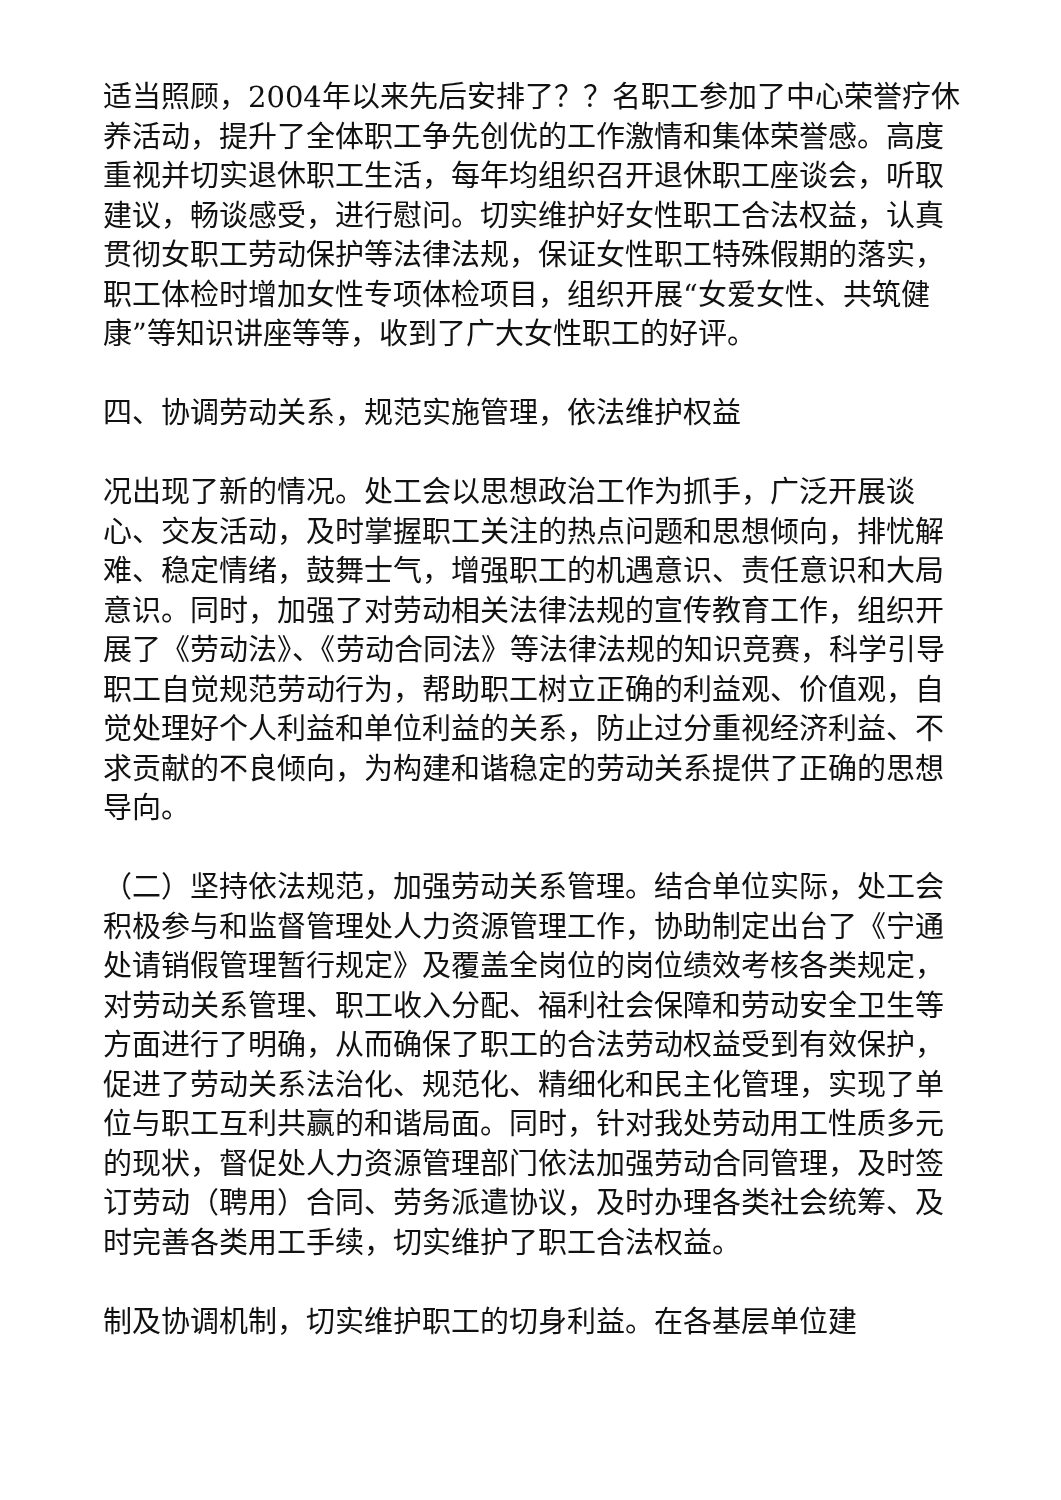适当照顾，2004年以来先后安排了？？名职工参加了中心荣誉疗休养活动，提升了全体职工争先创优的工作激情和集体荣誉感。高度重视并切实退休职工生活，每年均组织召开退休职工座谈会，听取建议，畅谈感受，进行慰问。切实维护好女性职工合法权益，认真贯彻女职工劳动保护等法律法规，保证女性职工特殊假期的落实，职工体检时增加女性专项体检项目，组织开展“女爱女性、共筑健康”等知识讲座等等，收到了广大女性职工的好评。
四、协调劳动关系，规范实施管理，依法维护权益
况出现了新的情况。处工会以思想政治工作为抓手，广泛开展谈心、交友活动，及时掌握职工关注的热点问题和思想倾向，排忧解难、稳定情绪，鼓舞士气，增强职工的机遇意识、责任意识和大局意识。同时，加强了对劳动相关法律法规的宣传教育工作，组织开展了《劳动法》、《劳动合同法》等法律法规的知识竞赛，科学引导职工自觉规范劳动行为，帮助职工树立正确的利益观、价值观，自觉处理好个人利益和单位利益的关系，防止过分重视经济利益、不求贡献的不良倾向，为构建和谐稳定的劳动关系提供了正确的思想导向。
（二）坚持依法规范，加强劳动关系管理。结合单位实际，处工会积极参与和监督管理处人力资源管理工作，协助制定出台了《宁通处请销假管理暂行规定》及覆盖全岗位的岗位绩效考核各类规定，对劳动关系管理、职工收入分配、福利社会保障和劳动安全卫生等方面进行了明确，从而确保了职工的合法劳动权益受到有效保护，促进了劳动关系法治化、规范化、精细化和民主化管理，实现了单位与职工互利共赢的和谐局面。同时，针对我处劳动用工性质多元的现状，督促处人力资源管理部门依法加强劳动合同管理，及时签订劳动（聘用）合同、劳务派遣协议，及时办理各类社会统筹、及时完善各类用工手续，切实维护了职工合法权益。
制及协调机制，切实维护职工的切身利益。在各基层单位建